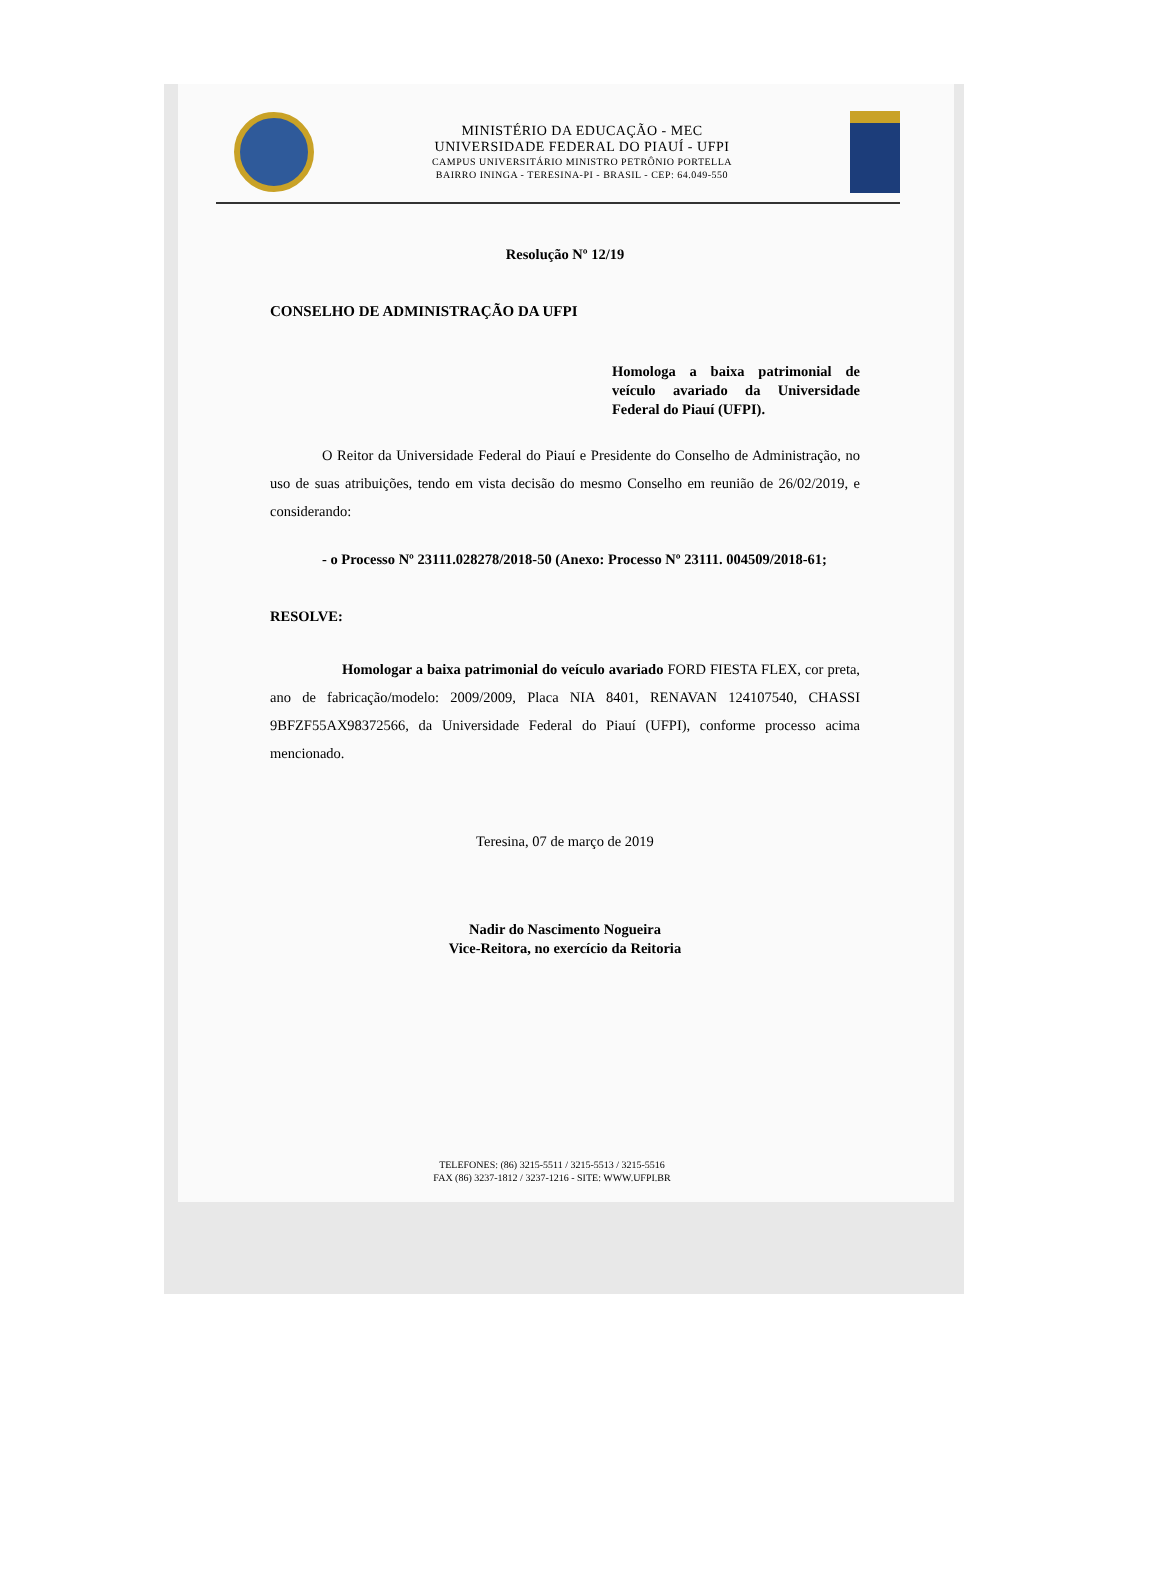MINISTÉRIO DA EDUCAÇÃO - MEC
UNIVERSIDADE FEDERAL DO PIAUÍ - UFPI
CAMPUS UNIVERSITÁRIO MINISTRO PETRÔNIO PORTELLA
BAIRRO ININGA - TERESINA-PI - BRASIL - CEP: 64.049-550
Resolução Nº 12/19
CONSELHO DE ADMINISTRAÇÃO DA UFPI
Homologa a baixa patrimonial de veículo avariado da Universidade Federal do Piauí (UFPI).
O Reitor da Universidade Federal do Piauí e Presidente do Conselho de Administração, no uso de suas atribuições, tendo em vista decisão do mesmo Conselho em reunião de 26/02/2019, e considerando:
- o Processo Nº 23111.028278/2018-50 (Anexo: Processo Nº 23111. 004509/2018-61;
RESOLVE:
Homologar a baixa patrimonial do veículo avariado FORD FIESTA FLEX, cor preta, ano de fabricação/modelo: 2009/2009, Placa NIA 8401, RENAVAN 124107540, CHASSI 9BFZF55AX98372566, da Universidade Federal do Piauí (UFPI), conforme processo acima mencionado.
Teresina, 07 de março de 2019
Nadir do Nascimento Nogueira
Vice-Reitora, no exercício da Reitoria
TELEFONES: (86) 3215-5511 / 3215-5513 / 3215-5516
FAX (86) 3237-1812 / 3237-1216 - SITE: WWW.UFPI.BR